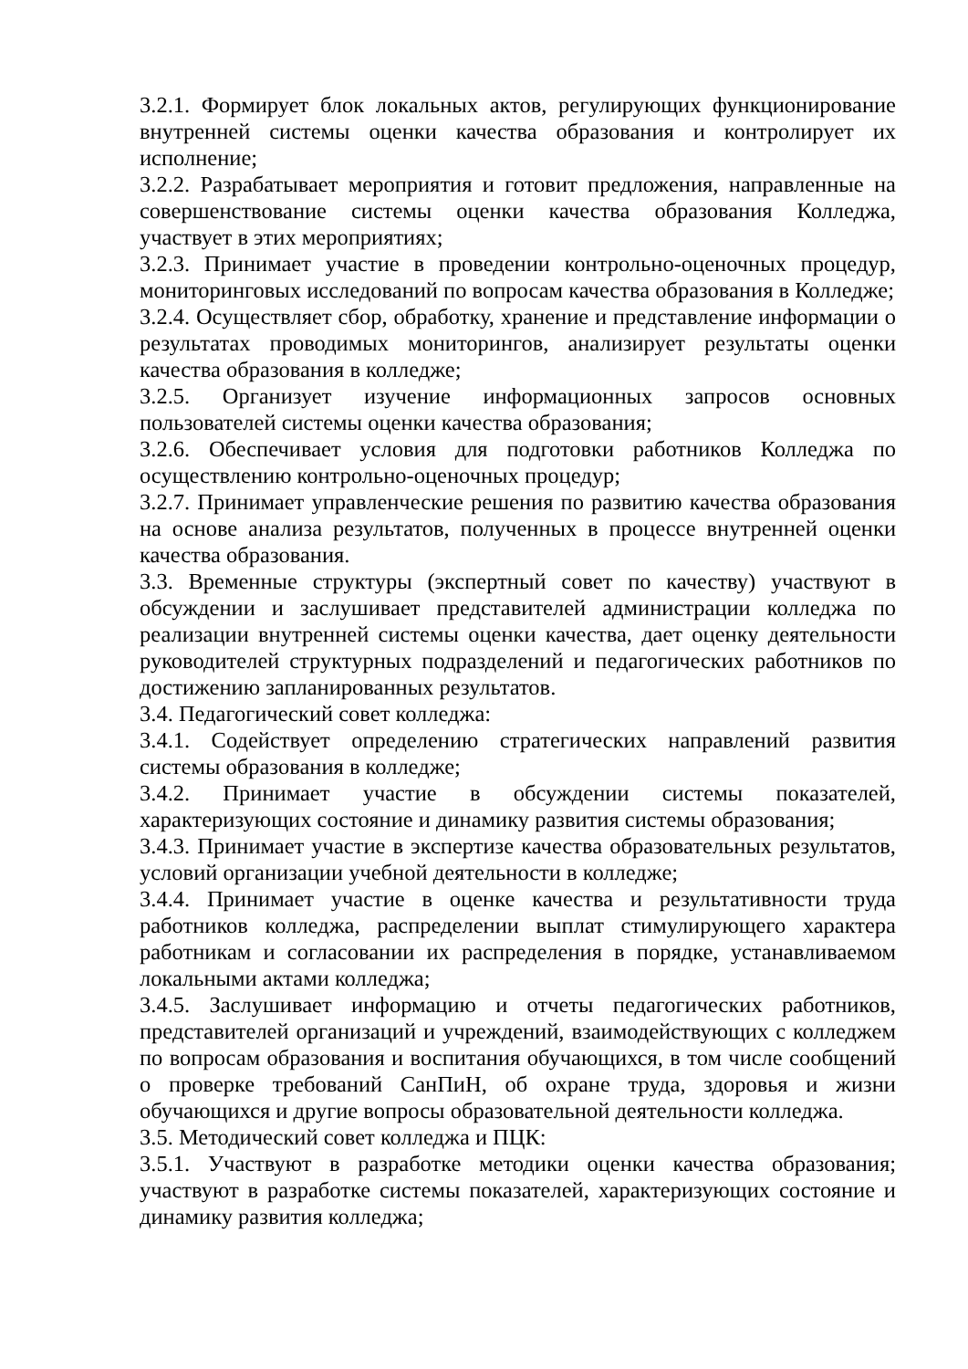3.2.1. Формирует блок локальных актов, регулирующих функционирование внутренней системы оценки качества образования и контролирует их исполнение;
3.2.2. Разрабатывает мероприятия и готовит предложения, направленные на совершенствование системы оценки качества образования Колледжа, участвует в этих мероприятиях;
3.2.3. Принимает участие в проведении контрольно-оценочных процедур, мониторинговых исследований по вопросам качества образования в Колледже;
3.2.4. Осуществляет сбор, обработку, хранение и представление информации о результатах проводимых мониторингов, анализирует результаты оценки качества образования в колледже;
3.2.5. Организует изучение информационных запросов основных пользователей системы оценки качества образования;
3.2.6. Обеспечивает условия для подготовки работников Колледжа по осуществлению контрольно-оценочных процедур;
3.2.7. Принимает управленческие решения по развитию качества образования на основе анализа результатов, полученных в процессе внутренней оценки качества образования.
3.3. Временные структуры (экспертный совет по качеству) участвуют в обсуждении и заслушивает представителей администрации колледжа по реализации внутренней системы оценки качества, дает оценку деятельности руководителей структурных подразделений и педагогических работников по достижению запланированных результатов.
3.4. Педагогический совет колледжа:
3.4.1. Содействует определению стратегических направлений развития системы образования в колледже;
3.4.2. Принимает участие в обсуждении системы показателей, характеризующих состояние и динамику развития системы образования;
3.4.3. Принимает участие в экспертизе качества образовательных результатов, условий организации учебной деятельности в колледже;
3.4.4. Принимает участие в оценке качества и результативности труда работников колледжа, распределении выплат стимулирующего характера работникам и согласовании их распределения в порядке, устанавливаемом локальными актами колледжа;
3.4.5. Заслушивает информацию и отчеты педагогических работников, представителей организаций и учреждений, взаимодействующих с колледжем по вопросам образования и воспитания обучающихся, в том числе сообщений о проверке требований СанПиН, об охране труда, здоровья и жизни обучающихся и другие вопросы образовательной деятельности колледжа.
3.5. Методический совет колледжа и ПЦК:
3.5.1. Участвуют в разработке методики оценки качества образования; участвуют в разработке системы показателей, характеризующих состояние и динамику развития колледжа;